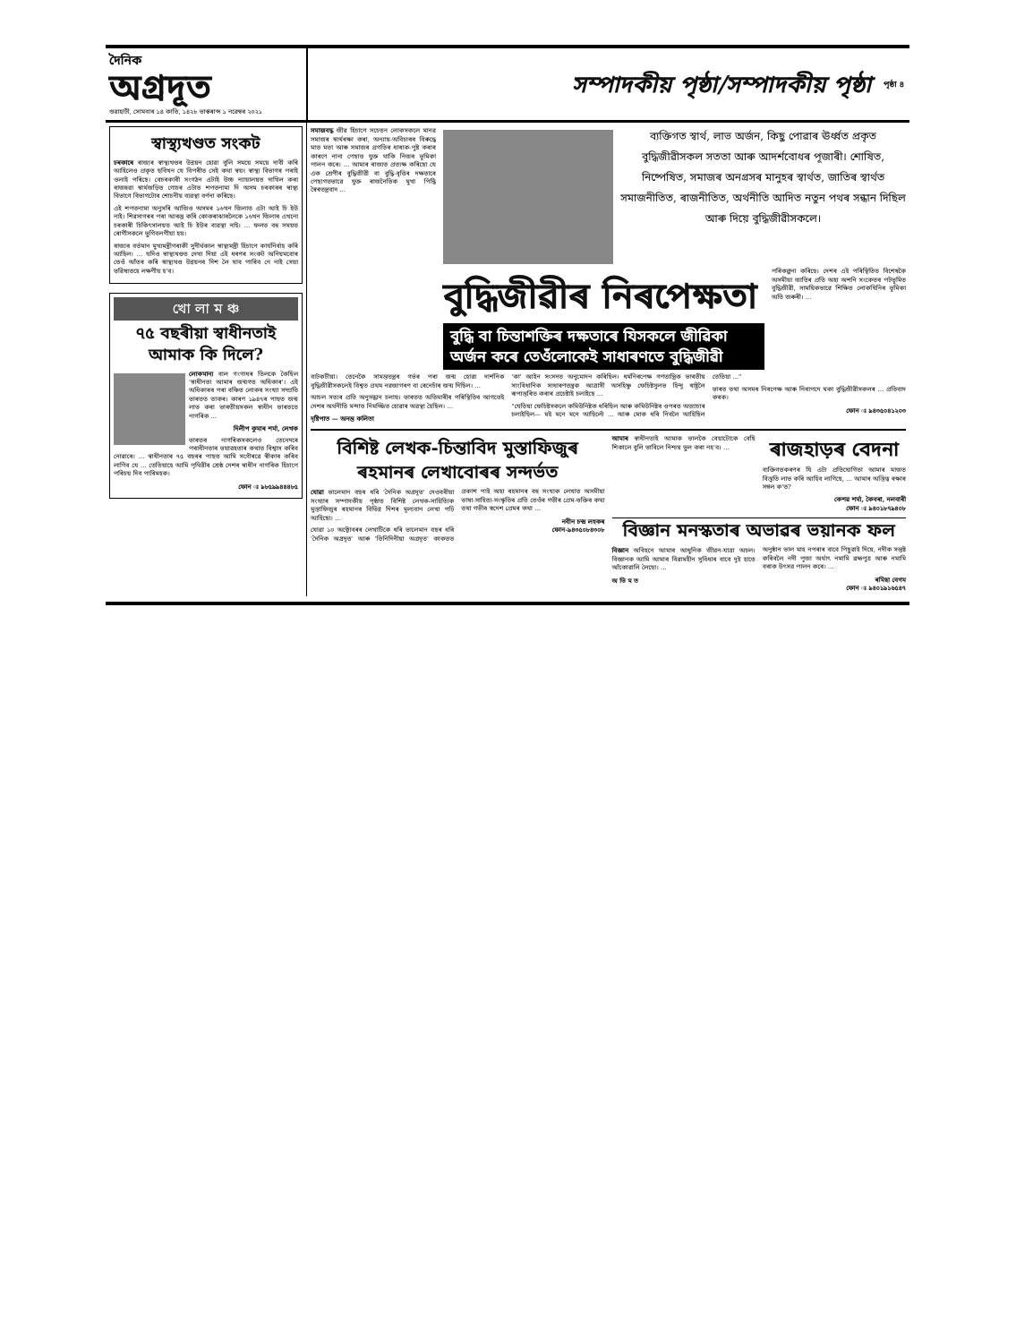দৈনিক
অগ্ৰদূত
গুৱাহাটী, সোমবাৰ ১৪ কাতি, ১৪২৮ ভাস্কৰাব্দ ১ নৱেম্বৰ ২০২১
সম্পাদকীয় পৃষ্ঠা/সম্পাদকীয় পৃষ্ঠা পৃষ্ঠা ৪
স্বাস্থ্যখণ্ডত সংকট
চৰকাৰে ৰাজ্যৰ স্বাস্থ্যখণ্ডৰ উন্নয়ন হোৱা বুলি সময়ে সময়ে দাবী কৰি আহিলেও প্ৰকৃত ছবিখন যে বিপৰীত সেই কথা স্বয়ং স্বাস্থ্য বিভাগৰ পৰাই ওলাই পৰিছে। বেচৰকাৰী সংগঠন এটাই উচ্চ ন্যায়ালয়ত দাখিল কৰা ৰাজহুৱা স্বাৰ্থজড়িত গোচৰ এটাত শপতনামা দি অসম চৰকাৰৰ স্বাস্থ্য বিভাগে বিভাগটোৰ শোচনীয় ব্যৱস্থা বৰ্ণনা কৰিছে।
এই শপতনামা অনুসৰি আজিও অসমৰ ১৬খন জিলাত এটা আই চি ইউ নাই। শিৱসাগৰৰ পৰা আৰম্ভ কৰি কোকৰাঝাৰলৈকে ১৬খন জিলাৰ এখনো চৰকাৰী চিকিৎসালয়ত আই চি ইউৰ ব্যৱস্থা নাই। ... ফলত বহু সময়ত ৰোগীসকলে ভুগিবলগীয়া হয়।
ৰাজ্যৰ বৰ্তমান মুখ্যমন্ত্ৰীগৰাকী সুদীৰ্ঘকাল স্বাস্থ্যমন্ত্ৰী হিচাপে কাৰ্যনিৰ্বাহ কৰি আছিল। ... যদিও স্বাস্থ্যখণ্ডত দেখা দিয়া এই ধৰণৰ সংকট অনিয়মবোৰ তেওঁ আঁতৰ কৰি স্বাস্থ্যখণ্ড উন্নয়নৰ দিশ লৈ যাব পাৰিব নে নাই সেয়া ভৱিষ্যতহে লক্ষণীয় হ'ব।
খো লা ম ঞ্চ
৭৫ বছৰীয়া স্বাধীনতাই আমাক কি দিলে?
লোকমান্য বাল গংগাধৰ তিলকে কৈছিল 'স্বাধীনতা আমাৰ জন্মগত অধিকাৰ'। এই অধিকাৰৰ পৰা বঞ্চিত লোকৰ সংখ্যা সম্প্ৰতি ভাৰতত তাকৰ। কাৰণ ১৯৪৭ৰ পাছত জন্ম লাভ কৰা ভাৰতীয়সকল স্বাধীন ভাৰততে নাগৰিক ...
দিলীপ কুমাৰ শৰ্মা, লেখক
ভাৰতৰ নাগৰিকসকলেও তেনেদৰে পৰাধীনতাৰ ভয়াৱহতাৰ কথাত বিশ্বাস কৰিব নোৱাৰে। ... স্বাধীনতাৰ ৭৫ বছৰৰ পাছত আমি সগৌৰৱে স্বীকাৰ কৰিব লাগিব যে ... তেতিয়াহে আমি পৃথিৱীৰ শ্ৰেষ্ঠ দেশৰ স্বাধীন নাগৰিক হিচাপে পৰিচয় দিব পাৰিমহক।
ফোন ঃ ৯৮৫৯৯৪৪৪৮৫
সমাজবদ্ধ জীৱ হিচাপে সচেতন লোকসকলে মানৱ সমাজৰ স্বাৰ্থৰক্ষা কৰা, অন্যায়-অবিচাৰৰ বিৰুদ্ধে মাত মতা আৰু সমাজৰ প্ৰগতিৰ ধাৰাক-পুষ্ট কৰাৰ কাৰণে নানা পেছাত যুক্ত থাকি নিজৰ ভূমিকা পালন কৰে। ... আমাৰ ৰাজ্যত প্ৰত্যক্ষ কৰিছো যে এক শ্ৰেণীৰ বুদ্ধিজীৱী বা বুদ্ধি-বৃত্তিৰ দক্ষতাৰে পেছাগতভাৱে যুক্ত ৰাজনৈতিক মুখা পিন্ধি স্বৈৰতন্ত্ৰবাদ ...
ব্যক্তিগত স্বাৰ্থ, লাভ অৰ্জন, কিছু পোৱাৰ ঊৰ্ধ্বত প্ৰকৃত বুদ্ধিজীৱীসকল সততা আৰু আদৰ্শবোধৰ পূজাৰী। শোষিত, নিষ্পেষিত, সমাজৰ অনগ্ৰসৰ মানুহৰ স্বাৰ্থত, জাতিৰ স্বাৰ্থত সমাজনীতিত, ৰাজনীতিত, অৰ্থনীতি আদিত নতুন পথৰ সন্ধান দিছিল আৰু দিয়ে বুদ্ধিজীৱীসকলে।
বুদ্ধিজীৱীৰ নিৰপেক্ষতা
বুদ্ধি বা চিন্তাশক্তিৰ দক্ষতাৰে যিসকলে জীৱিকা অৰ্জন কৰে তেওঁলোকেই সাধাৰণতে বুদ্ধিজীৱী
পৰিকল্পনা কৰিছে। দেশৰ এই পৰিস্থিতিত বিশেষকৈ অসমীয়া জাতিৰ প্ৰতি অহা অশনি সংকেতৰ পটভূমিত বুদ্ধিজীৱী, সাময়িকভাৱে শিক্ষিত লোকখিনিৰ ভূমিকা অতি জৰুৰী। ...
বাটকটীয়া। তেনেকৈ সামন্ততন্ত্ৰৰ গৰ্ভৰ পৰা জন্ম হোৱা দাৰ্শনিক বুদ্ধিজীৱীসকলেই বিশ্বত প্ৰথম নৱজাগৰণ বা ৰেনেচাঁৰ জন্ম দিছিল। ...
আচল সত্যৰ প্ৰতি অনুসন্ধান চলায়। ভাৰতত অতিমাৰীৰ পৰিস্থিতিৰ আগতেই দেশৰ অৰ্থনীতি মন্দাত নিমজ্জিত হোৱাৰ অৱস্থা হৈছিল। ...
দৃষ্টিপাত — অনন্ত কলিতা
'কা' আইন সংসদত অনুমোদন কৰিছিল। ধৰ্মনিৰপেক্ষ গণতান্ত্ৰিক ভাৰতীয় সাংবিধানিক সাধাৰণতন্ত্ৰক আগ্ৰাসী অসহিষ্ণু ফেচিষ্টসুলভ হিন্দু ৰাষ্ট্ৰলৈ ৰূপান্তৰিত কৰাৰ প্ৰচেষ্টাই চলাইছে ...
"যেতিয়া ফেচিষ্টসকলে কমিউনিষ্টক ধৰিছিল আৰু কমিউনিষ্টৰ ওপৰত অত্যাচাৰ চলাইছিল— মই মনে মনে আছিলোঁ ... আৰু মোক ধৰি নিবলৈ আহিছিল তেতিয়া ..."
ভাৰত তথা অসমৰ নিৰপেক্ষ আৰু নিৰাপদে থকা বুদ্ধিজীৱীসকলৰ ... প্ৰতিবাদ কৰক।
ফোন ঃ ৯৪৩৫০৪১২০৩
বিশিষ্ট লেখক-চিন্তাবিদ মুস্তাফিজুৰ ৰহমানৰ লেখাবোৰৰ সন্দৰ্ভত
যোৱা ভালেমান বছৰ ধৰি 'দৈনিক অগ্ৰদূত' দেওবৰীয়া সংখ্যাৰ সম্পাদকীয় পৃষ্ঠাত বিশিষ্ট লেখক-সাহিত্যিক মুস্তাফিজুৰ ৰহমানৰ বিভিন্ন দিশৰ মূল্যবান লেখা পঢ়ি আহিছো। ...
যোৱা ১০ অক্টোবৰৰ লেখাটিকে ধৰি ভালেমান বছৰ ধৰি 'দৈনিক অগ্ৰদূত' আৰু 'তিনিদিনীয়া অগ্ৰদূত' কাকতত প্ৰকাশ পাই অহা ৰহমানৰ বহু সংখ্যক লেখাত অসমীয়া ভাষা-সাহিত্য-সংস্কৃতিৰ প্ৰতি তেওঁৰ গভীৰ প্ৰেম-ভক্তিৰ কথা তথা গভীৰ স্বদেশ প্ৰেমৰ কথা ...
নবীন চন্দ্ৰ লহকৰ
ফোন-৯৪৩৫০৮৪৩০৮
আমাৰ স্বাধীনতাই আমাক ভালকৈ বেয়াটোকে বেছি শিকালে বুলি ভাবিলে নিশ্চয় ভুল কৰা নহ'ব। ...
ৰাজহাড়ৰ বেদনা
ব্যক্তিগতকৰণৰ যি এটা প্ৰতিযোগিতা আমাৰ মাজত বিস্তৃতি লাভ কৰি আহিব লাগিছে, ... আমাৰ অস্তিত্ব ৰক্ষাৰ সম্বল ক'ত?
কেশৱ শৰ্মা, কৈবৰা, নলবাৰী
ফোন ঃ ৯৪০১৮৭৯৪০৮
বিজ্ঞান মনস্কতাৰ অভাৱৰ ভয়ানক ফল
বিজ্ঞান অবিহনে আমাৰ আধুনিক জীৱন-যাত্ৰা অচল। বিজ্ঞানক আমি আমাৰ বিৱামহীন সুবিধাৰ বাবে দুই হাতে আঁকোৱালি লৈছো। ...
অ ভি ম ত
অনুষ্ঠান ভাল মাহ নপৰাৰ বাবে পিছুৱাই দিয়ে, নদীক সন্তুষ্ট কৰিবলৈ নদী পূজা অৰ্থাৎ নমামি ব্ৰহ্মপুত্ৰ আৰু নমামি বৰাক উৎসৱ পালন কৰে। ...
ৰমিছা বেগম
ফোন ঃ ৯৪০১৯১৬৫৪৭